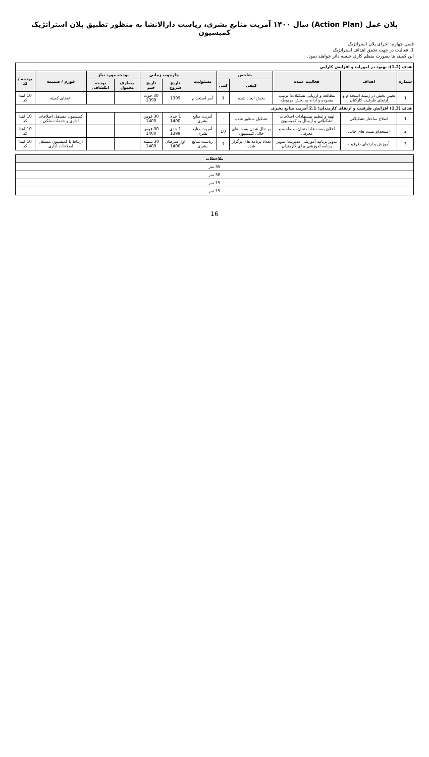پلان عمل (Action Plan) سال ۱۴۰۰ آمریت منابع بشری، ریاست دارالانشا به منظور تطبیق پلان استراتژیک کمیسیون
فصل چهارم: اجرای پلان استراتژیک
1. فعالیت در جهت تحقق اهداف استراتژیک
این کمیته ها بصورت منظم کاری جلسه دائر خواهند نمود.
| هدف (1.2): بهبود در امورات و افزایش کارایی | | | | | | | | | | | |
| شماره | اهداف | فعالیت عمده | شاخص | | مسئولیت | چارچوب زمانی | | بودجه مورد نیاز | | فورم / ضمیمه | بودجه / کد |
| | | | کیفی | کمی | | تاریخ شروع | تاریخ ختم | مصارف معمول | بودجه انکشافی | | |
| 1 | تعیین بخش در زمینه استخدام و ارتقای ظرفیت کارکنان | مطالعه و ارزیابی تشکیلات؛ ترتیب مسوده و ارائه به بخش مربوطه | بخش ایجاد شده | 1 | آمر استخدام | 1399 | 30 حوت 1399 | | | اعضای کمیته | 10 ابتدا کد |
| هدف (1.3) افزایش ظرفیت و ارتقای کارمندان؛ 2.1 آمریت منابع بشری | | | | | | | | | | | |
| 1 | اصلاح ساختار تشکیلاتی | تهیه و تنظیم پیشنهادات اصلاحات تشکیلاتی و ارسال به کمیسیون | تشکیل منظور شده | - | آمریت منابع بشری | 1 جدی 1400 | 30 قوس 1400 | | | کمیسیون مستقل اصلاحات اداری و خدمات ملکی | 10 ابتدا کد |
| 2 | استخدام بست های خالی | اعلان بست ها، امتحان، مصاحبه و معرفی | بر حال شدن بست های خالی کمیسیون | 10 | آمریت منابع بشری | 1 جدی 1399 | 30 قوس 1400 | | | | 10 ابتدا کد |
| 3 | آموزش و ارتقای ظرفیت | تدویر برنامه آموزشی مدیریت؛ تدویر برنامه آموزشی برای کارمندان | تعداد برنامه های برگزار شده | 7 | ریاست منابع بشری | اول سرطان 1400 | 30 سنبله 1400 | | | ارتباط با کمیسیون مستقل اصلاحات اداری | 10 ابتدا کد |
| ملاحظات |
| --- |
| 35 نفر |
| 30 نفر |
| 15 نفر |
| 15 نفر |
16